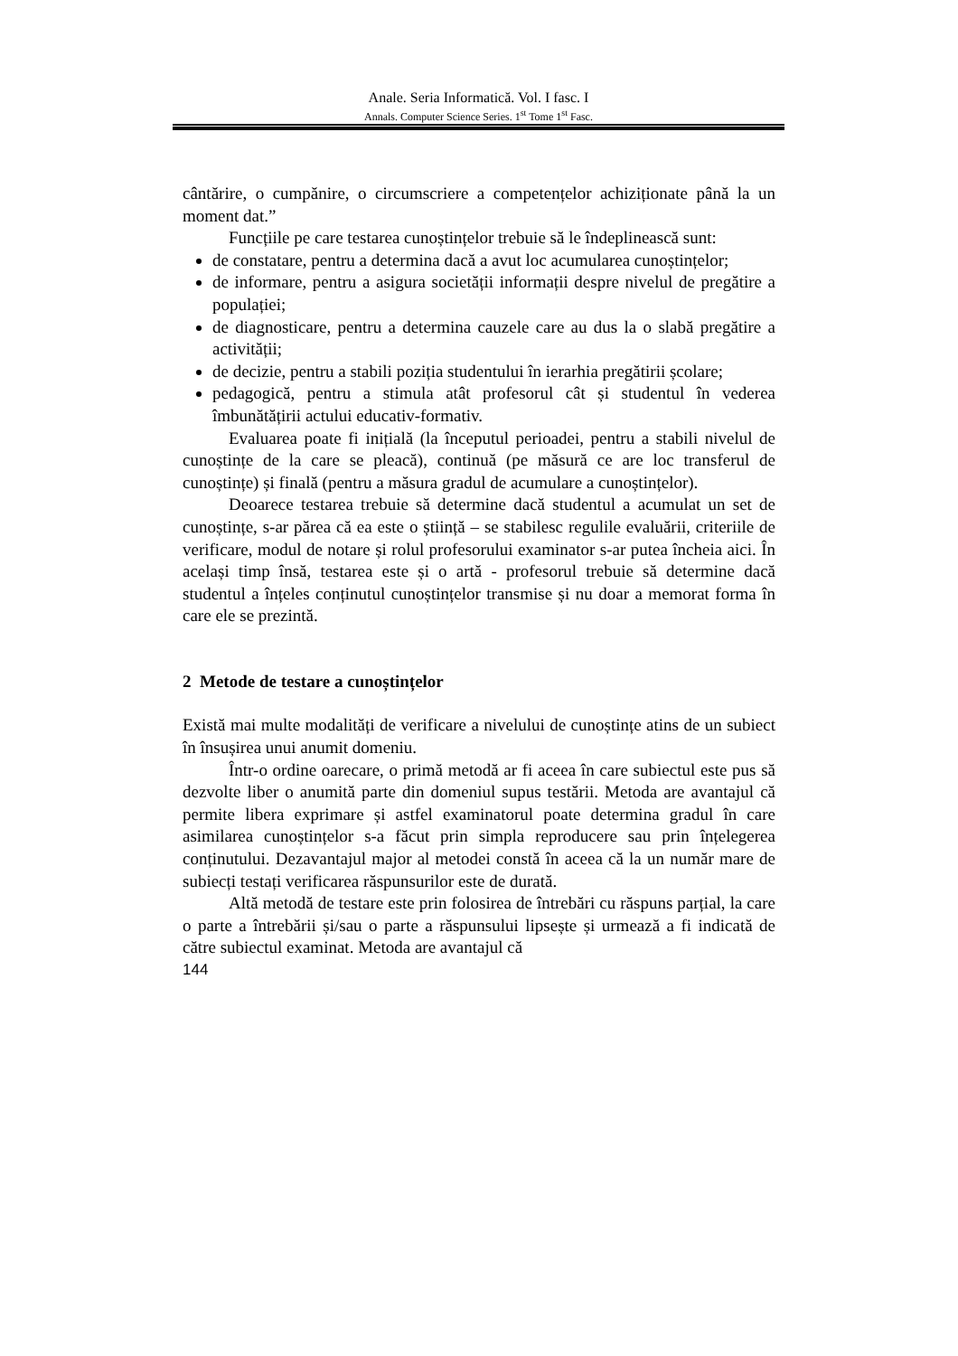Anale. Seria Informatică. Vol. I fasc. I
Annals. Computer Science Series. 1<sup>st</sup> Tome 1<sup>st</sup> Fasc.
cântărire, o cumpănire, o circumscriere a competențelor achiziționate până la un moment dat.”
Funcțiile pe care testarea cunoștințelor trebuie să le îndeplinească sunt:
de constatare, pentru a determina dacă a avut loc acumularea cunoștințelor;
de informare, pentru a asigura societății informații despre nivelul de pregătire a populației;
de diagnosticare, pentru a determina cauzele care au dus la o slabă pregătire a activității;
de decizie, pentru a stabili poziția studentului în ierarhia pregătirii școlare;
pedagogică, pentru a stimula atât profesorul cât și studentul în vederea îmbunătățirii actului educativ-formativ.
Evaluarea poate fi inițială (la începutul perioadei, pentru a stabili nivelul de cunoștințe de la care se pleacă), continuă (pe măsură ce are loc transferul de cunoștințe) și finală (pentru a măsura gradul de acumulare a cunoștințelor).
Deoarece testarea trebuie să determine dacă studentul a acumulat un set de cunoștințe, s-ar părea că ea este o știință – se stabilesc regulile evaluării, criteriile de verificare, modul de notare și rolul profesorului examinator s-ar putea încheia aici. În același timp însă, testarea este și o artă - profesorul trebuie să determine dacă studentul a înțeles conținutul cunoștințelor transmise și nu doar a memorat forma în care ele se prezintă.
2 Metode de testare a cunoștințelor
Există mai multe modalități de verificare a nivelului de cunoștințe atins de un subiect în însușirea unui anumit domeniu.
Într-o ordine oarecare, o primă metodă ar fi aceea în care subiectul este pus să dezvolte liber o anumită parte din domeniul supus testării. Metoda are avantajul că permite libera exprimare și astfel examinatorul poate determina gradul în care asimilarea cunoștințelor s-a făcut prin simpla reproducere sau prin înțelegerea conținutului. Dezavantajul major al metodei constă în aceea că la un număr mare de subiecți testați verificarea răspunsurilor este de durată.
Altă metodă de testare este prin folosirea de întrebări cu răspuns parțial, la care o parte a întrebării și/sau o parte a răspunsului lipsește și urmează a fi indicată de către subiectul examinat. Metoda are avantajul că
144